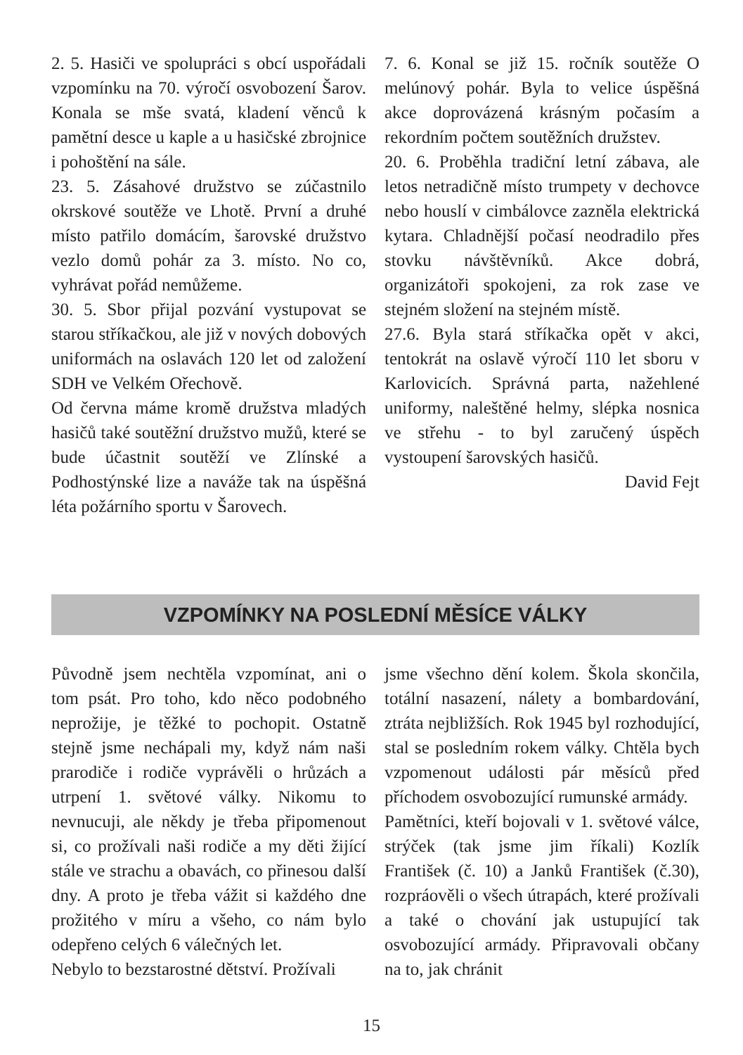2. 5. Hasiči ve spolupráci s obcí uspořádali vzpomínku na 70. výročí osvobození Šarov. Konala se mše svatá, kladení věnců k pamětní desce u kaple a u hasičské zbrojnice i pohoštění na sále.
23. 5. Zásahové družstvo se zúčastnilo okrskové soutěže ve Lhotě. První a druhé místo patřilo domácím, šarovské družstvo vezlo domů pohár za 3. místo. No co, vyhrávat pořád nemůžeme.
30. 5. Sbor přijal pozvání vystupovat se starou stříkačkou, ale již v nových dobových uniformách na oslavách 120 let od založení SDH ve Velkém Ořechově.
Od června máme kromě družstva mladých hasičů také soutěžní družstvo mužů, které se bude účastnit soutěží ve Zlínské a Podhostýnské lize a naváže tak na úspěšná léta požárního sportu v Šarovech.
7. 6. Konal se již 15. ročník soutěže O melúnový pohár. Byla to velice úspěšná akce doprovázená krásným počasím a rekordním počtem soutěžních družstev.
20. 6. Proběhla tradiční letní zábava, ale letos netradičně místo trumpety v dechovce nebo houslí v cimbálovce zazněla elektrická kytara. Chladnější počasí neodradilo přes stovku návštěvníků. Akce dobrá, organizátoři spokojeni, za rok zase ve stejném složení na stejném místě.
27.6. Byla stará stříkačka opět v akci, tentokrát na oslavě výročí 110 let sboru v Karlovicích. Správná parta, nažehlené uniformy, naleštěné helmy, slépka nosnica ve střehu - to byl zaručený úspěch vystoupení šarovských hasičů.
David Fejt
VZPOMÍNKY NA POSLEDNÍ MĚSÍCE VÁLKY
Původně jsem nechtěla vzpomínat, ani o tom psát. Pro toho, kdo něco podobného neprožije, je těžké to pochopit. Ostatně stejně jsme nechápali my, když nám naši prarodiče i rodiče vyprávěli o hrůzách a utrpení 1. světové války. Nikomu to nevnucuji, ale někdy je třeba připomenout si, co prožívali naši rodiče a my děti žijící stále ve strachu a obavách, co přinesou další dny. A proto je třeba vážit si každého dne prožitého v míru a všeho, co nám bylo odepřeno celých 6 válečných let.
Nebylo to bezstarostné dětství. Prožívali
jsme všechno dění kolem. Škola skončila, totální nasazení, nálety a bombardování, ztráta nejbližších. Rok 1945 byl rozhodující, stal se posledním rokem války. Chtěla bych vzpomenout události pár měsíců před příchodem osvobozující rumunské armády.
Pamětníci, kteří bojovali v 1. světové válce, strýček (tak jsme jim říkali) Kozlík František (č. 10) a Janků František (č.30), rozpráověli o všech útrapách, které prožívali a také o chování jak ustupující tak osvobozující armády. Připravovali občany na to, jak chránit
15